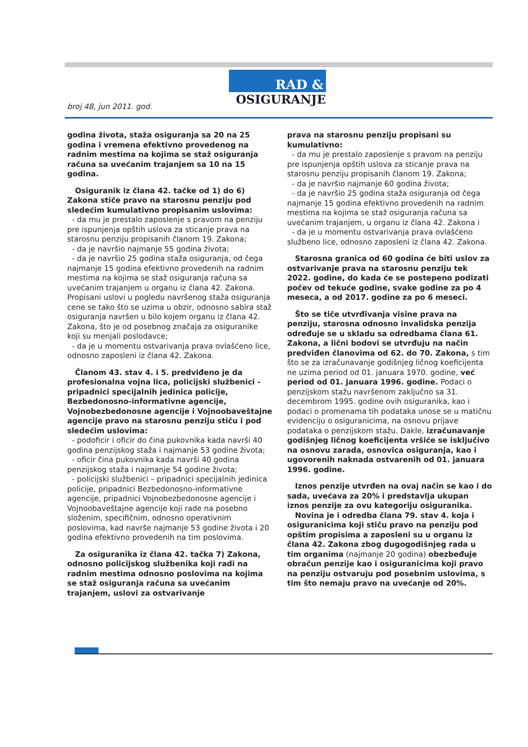broj 48, jun 2011. god.
RAD &
OSIGURANJE
godina života, staža osiguranja sa 20 na 25 godina i vremena efektivno provedenog na radnim mestima na kojima se staž osiguranja računa sa uvećanim trajanjem sa 10 na 15 godina.
Osiguranik iz člana 42. tačke od 1) do 6) Zakona stiče pravo na starosnu penziju pod sledećim kumulativno propisanim uslovima:
- da mu je prestalo zaposlenje s pravom na penziju pre ispunjenja opštih uslova za sticanje prava na starosnu penziju propisanih članom 19. Zakona;
- da je navršio najmanje 55 godina života;
- da je navršio 25 godina staža osiguranja, od čega najmanje 15 godina efektivno provedenih na radnim mestima na kojima se staž osiguranja računa sa uvećanim trajanjem u organu iz člana 42. Zakona. Propisani uslovi u pogledu navršenog staža osiguranja cene se tako što se uzima u obzir, odnosno sabira staž osiguranja navršen u bilo kojem organu iz člana 42. Zakona, što je od posebnog značaja za osiguranike koji su menjali poslodavce;
- da je u momentu ostvarivanja prava ovlašćeno lice, odnosno zaposleni iz člana 42. Zakona.
Članom 43. stav 4. i 5. predviđeno je da profesionalna vojna lica, policijski službenici - pripadnici specijalnih jedinica policije, Bezbedonosno-informativne agencije, Vojnobezbedonosne agencije i Vojnoobaveštajne agencije pravo na starosnu penziju stiču i pod sledećim uslovima:
- podoficir i oficir do čina pukovnika kada navrši 40 godina penzijskog staža i najmanje 53 godine života;
- oficir čina pukovnika kada navrši 40 godina penzijskog staža i najmanje 54 godine života;
- policijski službenici – pripadnici specijalnih jedinica policije, pripadnici Bezbedonosno-informativne agencije, pripadnici Vojnobezbedonosne agencije i Vojnoobaveštajne agencije koji rade na posebno složenim, specifičnim, odnosno operativnim poslovima, kad navrše najmanje 53 godine života i 20 godina efektivno provedenih na tim poslovima.
Za osiguranika iz člana 42. tačka 7) Zakona, odnosno policijskog službenika koji radi na radnim mestima odnosno poslovima na kojima se staž osiguranja računa sa uvećanim trajanjem, uslovi za ostvarivanje
prava na starosnu penziju propisani su kumulativno:
- da mu je prestalo zaposlenje s pravom na penziju pre ispunjenja opštih uslova za sticanje prava na starosnu penziju propisanih članom 19. Zakona;
- da je navršio najmanje 60 godina života;
- da je navršio 25 godina staža osiguranja od čega najmanje 15 godina efektivno provedenih na radnim mestima na kojima se staž osiguranja računa sa uvećanim trajanjem, u organu iz člana 42. Zakona i
- da je u momentu ostvarivanja prava ovlašćeno službeno lice, odnosno zaposleni iz člana 42. Zakona.
Starosna granica od 60 godina će biti uslov za ostvarivanje prava na starosnu penziju tek 2022. godine, do kada će se postepeno podizati počev od tekuće godine, svake godine za po 4 meseca, a od 2017. godine za po 6 meseci.
Što se tiče utvrđivanja visine prava na penziju, starosna odnosno invalidska penzija određuje se u skladu sa odredbama člana 61. Zakona, a lični bodovi se utvrđuju na način predviđen članovima od 62. do 70. Zakona, s tim što se za izračunavanje godišnjeg ličnog koeficijenta ne uzima period od 01. januara 1970. godine, već period od 01. januara 1996. godine. Podaci o penzijskom stažu navršenom zaključno sa 31. decembrom 1995. godine ovih osiguranika, kao i podaci o promenama tih podataka unose se u matičnu evidenciju o osiguranicima, na osnovu prijave podataka o penzijskom stažu. Dakle, izračunavanje godišnjeg ličnog koeficijenta vršiće se isključivo na osnovu zarada, osnovica osiguranja, kao i ugovorenih naknada ostvarenih od 01. januara 1996. godine.
Iznos penzije utvrđen na ovaj način se kao i do sada, uvećava za 20% i predstavlja ukupan iznos penzije za ovu kategoriju osiguranika.
Novina je i odredba člana 79. stav 4. koja i osiguranicima koji stiču pravo na penziju pod opštim propisima a zaposleni su u organu iz člana 42. Zakona zbog dugogodišnjeg rada u tim organima (najmanje 20 godina) obezbeđuje obračun penzije kao i osiguranicima koji pravo na penziju ostvaruju pod posebnim uslovima, s tim što nemaju pravo na uvećanje od 20%.